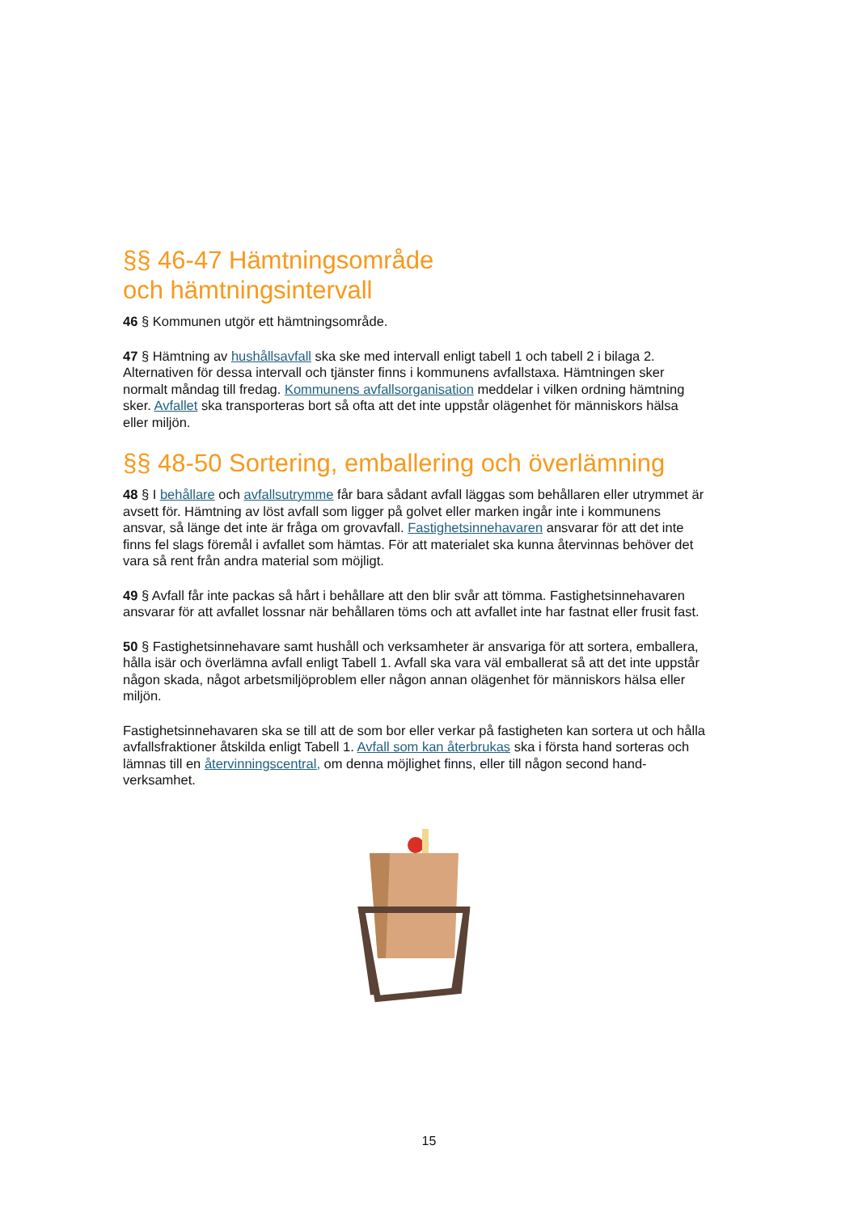§§ 46-47 Hämtningsområde
och hämtningsintervall
46 § Kommunen utgör ett hämtningsområde.
47 § Hämtning av hushållsavfall ska ske med intervall enligt tabell 1 och tabell 2 i bilaga 2. Alternativen för dessa intervall och tjänster finns i kommunens avfallstaxa. Hämtningen sker normalt måndag till fredag. Kommunens avfallsorganisation meddelar i vilken ordning hämtning sker. Avfallet ska transporteras bort så ofta att det inte uppstår olägenhet för människors hälsa eller miljön.
§§ 48-50 Sortering, emballering och överlämning
48 § I behållare och avfallsutrymme får bara sådant avfall läggas som behållaren eller utrymmet är avsett för. Hämtning av löst avfall som ligger på golvet eller marken ingår inte i kommunens ansvar, så länge det inte är fråga om grovavfall. Fastighetsinnehavaren ansvarar för att det inte finns fel slags föremål i avfallet som hämtas. För att materialet ska kunna återvinnas behöver det vara så rent från andra material som möjligt.
49 § Avfall får inte packas så hårt i behållare att den blir svår att tömma. Fastighetsinnehavaren ansvarar för att avfallet lossnar när behållaren töms och att avfallet inte har fastnat eller frusit fast.
50 § Fastighetsinnehavare samt hushåll och verksamheter är ansvariga för att sortera, emballera, hålla isär och överlämna avfall enligt Tabell 1. Avfall ska vara väl emballerat så att det inte uppstår någon skada, något arbetsmiljöproblem eller någon annan olägenhet för människors hälsa eller miljön.
Fastighetsinnehavaren ska se till att de som bor eller verkar på fastigheten kan sortera ut och hålla avfallsfraktioner åtskilda enligt Tabell 1. Avfall som kan återbrukas ska i första hand sorteras och lämnas till en återvinningscentral, om denna möjlighet finns, eller till någon second hand-verksamhet.
15